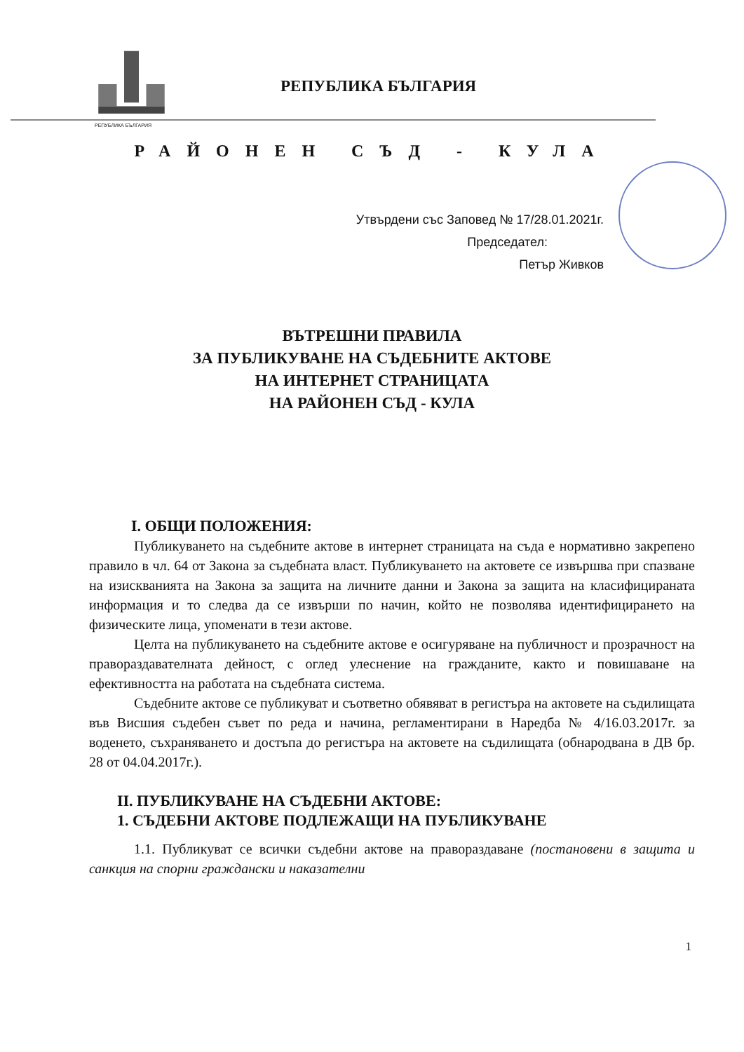РЕПУБЛИКА БЪЛГАРИЯ
РЕПУБЛИКА БЪЛГАРИЯ
РАЙОНЕН СЪД - КУЛА
Утвърдени със Заповед № 17/28.01.2021г.
Председател:
Петър Живков
ВЪТРЕШНИ ПРАВИЛА
ЗА ПУБЛИКУВАНЕ НА СЪДЕБНИТЕ АКТОВЕ
НА ИНТЕРНЕТ СТРАНИЦАТА
НА РАЙОНЕН СЪД - КУЛА
I. ОБЩИ ПОЛОЖЕНИЯ:
Публикуването на съдебните актове в интернет страницата на съда е нормативно закрепено правило в чл. 64 от Закона за съдебната власт. Публикуването на актовете се извършва при спазване на изискванията на Закона за защита на личните данни и Закона за защита на класифицираната информация и то следва да се извърши по начин, който не позволява идентифицирането на физическите лица, упоменати в тези актове.
Целта на публикуването на съдебните актове е осигуряване на публичност и прозрачност на правораздавателната дейност, с оглед улеснение на гражданите, както и повишаване на ефективността на работата на съдебната система.
Съдебните актове се публикуват и съответно обявяват в регистъра на актовете на съдилищата във Висшия съдебен съвет по реда и начина, регламентирани в Наредба № 4/16.03.2017г. за воденето, съхраняването и достъпа до регистъра на актовете на съдилищата (обнародвана в ДВ бр. 28 от 04.04.2017г.).
II. ПУБЛИКУВАНЕ НА СЪДЕБНИ АКТОВЕ:
1. СЪДЕБНИ АКТОВЕ ПОДЛЕЖАЩИ НА ПУБЛИКУВАНЕ
1.1. Публикуват се всички съдебни актове на правораздаване (постановени в защита и санкция на спорни граждански и наказателни
1